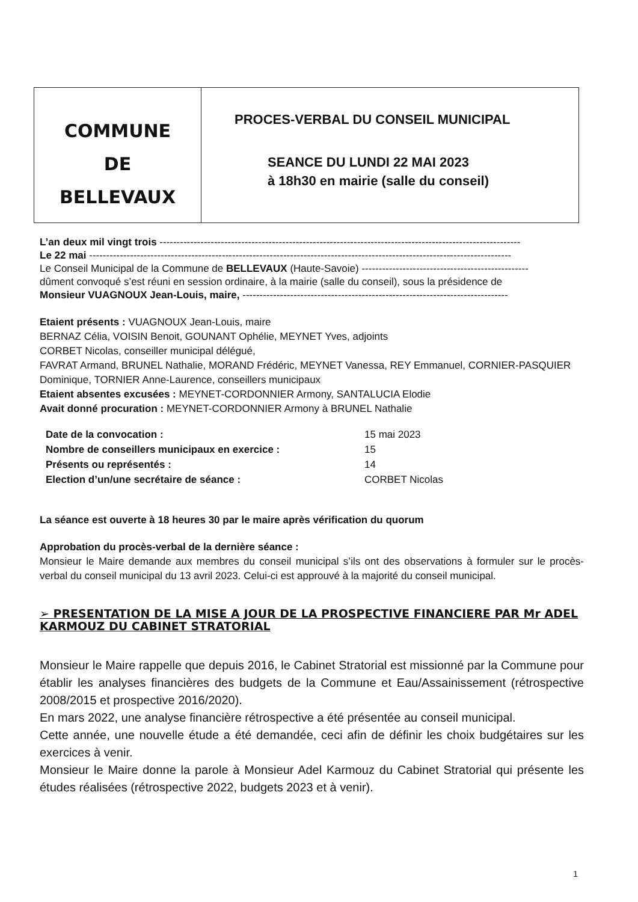COMMUNE
DE
BELLEVAUX
PROCES-VERBAL DU CONSEIL MUNICIPAL
SEANCE DU LUNDI 22 MAI 2023
à 18h30 en mairie (salle du conseil)
L’an deux mil vingt trois ----------------------------------------------------------------------------------------------------------
Le 22 mai ----------------------------------------------------------------------------------------------------------------------------
Le Conseil Municipal de la Commune de BELLEVAUX (Haute-Savoie) -------------------------------------------------
dûment convoqué s’est réuni en session ordinaire, à la mairie (salle du conseil), sous la présidence de
Monsieur VUAGNOUX Jean-Louis, maire, ------------------------------------------------------------------------------
Etaient présents : VUAGNOUX Jean-Louis, maire
BERNAZ Célia, VOISIN Benoit, GOUNANT Ophélie, MEYNET Yves, adjoints
CORBET Nicolas, conseiller municipal délégué,
FAVRAT Armand, BRUNEL Nathalie, MORAND Frédéric, MEYNET Vanessa, REY Emmanuel, CORNIER-PASQUIER Dominique, TORNIER Anne-Laurence, conseillers municipaux
Etaient absentes excusées : MEYNET-CORDONNIER Armony, SANTALUCIA Elodie
Avait donné procuration : MEYNET-CORDONNIER Armony à BRUNEL Nathalie
| Date de la convocation : | 15 mai 2023 |
| Nombre de conseillers municipaux en exercice : | 15 |
| Présents ou représentés : | 14 |
| Election d’un/une secrétaire de séance : | CORBET Nicolas |
La séance est ouverte à 18 heures 30 par le maire après vérification du quorum
Approbation du procès-verbal de la dernière séance :
Monsieur le Maire demande aux membres du conseil municipal s’ils ont des observations à formuler sur le procès-verbal du conseil municipal du 13 avril 2023. Celui-ci est approuvé à la majorité du conseil municipal.
➢ PRESENTATION DE LA MISE A JOUR DE LA PROSPECTIVE FINANCIERE PAR Mr ADEL KARMOUZ DU CABINET STRATORIAL
Monsieur le Maire rappelle que depuis 2016, le Cabinet Stratorial est missionné par la Commune pour établir les analyses financières des budgets de la Commune et Eau/Assainissement (rétrospective 2008/2015 et prospective 2016/2020).
En mars 2022, une analyse financière rétrospective a été présentée au conseil municipal.
Cette année, une nouvelle étude a été demandée, ceci afin de définir les choix budgétaires sur les exercices à venir.
Monsieur le Maire donne la parole à Monsieur Adel Karmouz du Cabinet Stratorial qui présente les études réalisées (rétrospective 2022, budgets 2023 et à venir).
1